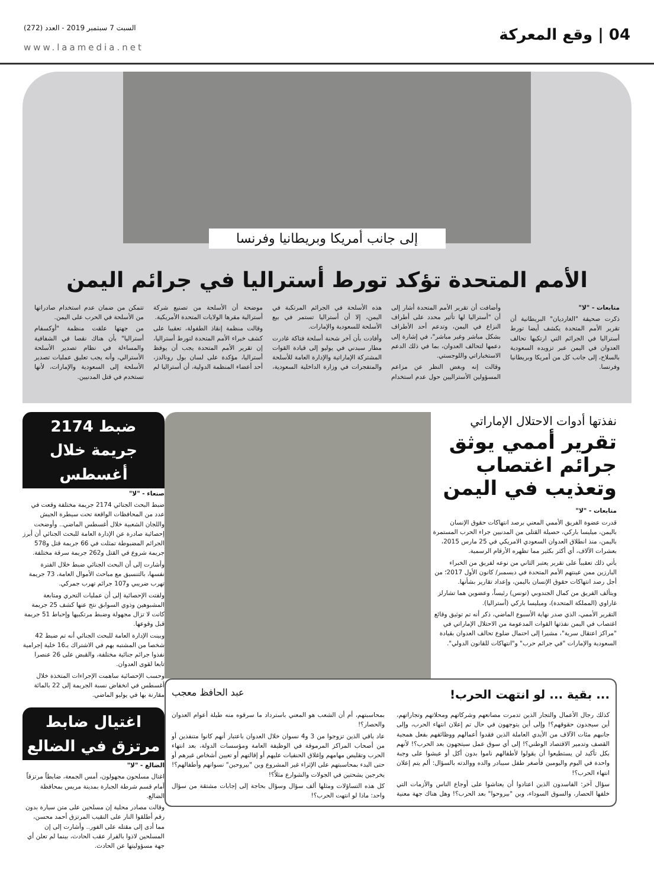04 | وقع المعركة
السبت 7 سبتمبر 2019 - العدد (272)
www.laamedia.net
إلى جانب أمريكا وبريطانيا وفرنسا
الأمم المتحدة تؤكد تورط أستراليا في جرائم اليمن
متابعات - "لا"
ذكرت صحيفة "الغارديان" البريطانية أن تقرير الأمم المتحدة يكشف أيضا تورط أستراليا في الجرائم التي ارتكبها تحالف العدوان في اليمن عبر تزويده السعودية بالسلاح، إلى جانب كل من أمريكا وبريطانيا وفرنسا.
وأضافت أن تقرير الأمم المتحدة أشار إلى أن "أستراليا لها تأثير محدد على أطراف النزاع في اليمن، وتدعم أحد الأطراف بشكل مباشر وغير مباشر"، في إشارة إلى دعمها لتحالف العدوان، بما في ذلك الدعم الاستخباراتي واللوجستي.
وقالت إنه وبغض النظر عن مزاعم المسؤولين الأستراليين حول عدم استخدام هذه الأسلحة في الجرائم المرتكبة في اليمن، إلا أن أستراليا تستمر في بيع الأسلحة للسعودية والإمارات.
وأفادت بأن آخر شحنة أسلحة فتاكة غادرت مطار سيدني في يوليو إلى قيادة القوات المشتركة الإماراتية والإدارة العامة للأسلحة والمتفجرات في وزارة الداخلية السعودية، موضحة أن الأسلحة من تصنيع شركة أسترالية مقرها الولايات المتحدة الأمريكية.
وقالت منظمة إنقاذ الطفولة، تعقيبا على كشف خبراء الأمم المتحدة لتورط أستراليا، إن تقرير الأمم المتحدة يجب أن يوقظ أستراليا، مؤكدة على لسان بول رونالدز، أحد أعضاء المنظمة الدولية، أن أستراليا لم تتمكن من ضمان عدم استخدام صادراتها من الأسلحة في الحرب على اليمن.
من جهتها علقت منظمة "أوكسفام أستراليا" بأن هناك نقصا في الشفافية والمساءلة في نظام تصدير الأسلحة الأسترالي، وأنه يجب تعليق عمليات تصدير الأسلحة إلى السعودية والإمارات، لأنها تستخدم في قتل المدنيين.
نفذتها أدوات الاحتلال الإماراتي
تقرير أممي يوثق جرائم اغتصاب وتعذيب في اليمن
متابعات - "لا"
قدرت عضوة الفريق الأممي المعني برصد انتهاكات حقوق الإنسان باليمن، ميليسا باركي، حصيلة القتلى من المدنيين جراء الحرب المستمرة باليمن، منذ انطلاق العدوان السعودي الامريكي في 25 مارس 2015، بعشرات الآلاف، أي أكثر بكثير مما تظهره الأرقام الرسمية.
يأتي ذلك تعقيباً على تقرير يعتبر الثاني من نوعه لفريق من الخبراء البارزين ممن عينتهم الأمم المتحدة في ديسمبر/ كانون الأول 2017؛ من أجل رصد انتهاكات حقوق الإنسان باليمن، وإعداد تقارير بشأنها.
ويتألف الفريق من كمال الجندوبي (تونس) رئيساً، وعضوين هما تشارلز غاراوي (المملكة المتحدة)، وميليسا باركي (أستراليا).
التقرير الأممي، الذي صدر نهاية الأسبوع الماضي، ذكر أنه تم توثيق وقائع اغتصاب في اليمن نفذتها القوات المدعومة من الاحتلال الإماراتي في "مراكز اعتقال سرية"، مشيرا إلى احتمال ضلوع تحالف العدوان بقيادة السعودية والإمارات "في جرائم حرب" و"انتهاكات للقانون الدولي".
... بقية ... لو انتهت الحرب! عبد الحافظ معجب
كذلك رجال الأعمال والتجار الذين تدمرت مصانعهم وشركاتهم ومحلاتهم وتجاراتهم، أين سيجدون حقوقهم؟! وإلى أين يتوجهون في حال تم إعلان انتهاء الحرب، وإلى جانبهم مئات الآلاف من الأيدي العاملة الذين فقدوا أعمالهم ووظائفهم بفعل همجية القصف وتدمير الاقتصاد الوطني؟! إلى أي سوق عمل سيتجهون بعد الحرب؟! لأنهم بكل تأكيد لن يستطيعوا أن يقولوا لأطفالهم ناموا بدون أكل أو عيشوا على وجبة واحدة في اليوم واليومين فأصغر طفل سيبادر والده ووالدته بالسؤال: ألم يتم إعلان انتهاء الحرب؟!
سؤال آخر: الفاسدون الذين اعتادوا أن يعتاشوا على أوجاع الناس والأزمات التي خلفها الحصار، والسوق السوداء، وين "بيروحوا" بعد الحرب؟! وهل هناك جهة معنية بمحاسبتهم، أم أن الشعب هو المعني باسترداد ما سرقوه منه طيلة أعوام العدوان والحصار؟!
عاد باقي الذين تزوجوا من 3 و4 نسوان خلال العدوان باعتبار أنهم كانوا متنفذين أو من أصحاب المراكز المرموقة في الوظيفة العامة ومؤسسات الدولة، بعد انتهاء الحرب وتقليص مهامهم وإغلاق الحنفيات عليهم أو إقالتهم أو تعيين أشخاص غيرهم أو حتى البدء بمحاسبتهم على الإثراء غير المشروع وين "بيروحين" نسوانهم وأطفالهم؟! يخرجين يشحتين في الجولات والشوارع مثلاً؟!
كل هذه التساؤلات ومثلها ألف سؤال وسؤال بحاجة إلى إجابات مشتقة من سؤال واحد: ماذا لو انتهت الحرب؟!
ضبط 2174
جريمة خلال أغسطس
صنعاء - "لا"
ضبط البحث الجنائي 2174 جريمة مختلفة وقعت في عدد من المحافظات الواقعة تحت سيطرة الجيش واللجان الشعبية خلال أغسطس الماضي.. وأوضحت إحصائية صادرة عن الإدارة العامة للبحث الجنائي أن أبرز الجرائم المضبوطة تمثلت في 66 جريمة قتل و578 جريمة شروع في القتل و262 جريمة سرقة مختلفة.
وأشارت إلى أن البحث الجنائي ضبط خلال الفترة نفسها، بالتنسيق مع مباحث الأموال العامة، 73 جريمة تهرب ضريبي و107 جرائم تهرب جمركي.
ولفتت الإحصائية إلى أن عمليات التحري ومتابعة المشبوهين وذوي السوابق نتج عنها كشف 25 جريمة كانت لا تزال مجهولة وضبط مرتكبيها وإحباط 51 جريمة قبل وقوعها.
وبينت الإدارة العامة للبحث الجنائي أنه تم ضبط 42 شخصا من المشتبه بهم في الاشتراك بـ16 خلية إجرامية نفذوا جرائم جنائية مختلفة، والقبض على 26 عنصرا تابعا لقوى العدوان.
وحسب الإحصائية ساهمت الإجراءات المتخذة خلال أغسطس في انخفاض نسبة الجريمة إلى 22 بالمائة مقارنة بها في يوليو الماضي.
اغتيال ضابط
مرتزق في الضالع
الضالع - "لا"
اغتال مسلحون مجهولون، أمس الجمعة، ضابطاً مرتزقاً أمام قسم شرطة الجبارة بمدينة مريس بمحافظة الضالع.
وقالت مصادر محلية إن مسلحين على متن سيارة بدون رقم أطلقوا النار على النقيب المرتزق أحمد محسن، مما أدى إلى مقتله على الفور.. وأشارت إلى إن المسلحين لاذوا بالفرار عقب الحادث، بينما لم تعلن أي جهة مسؤوليتها عن الحادث.